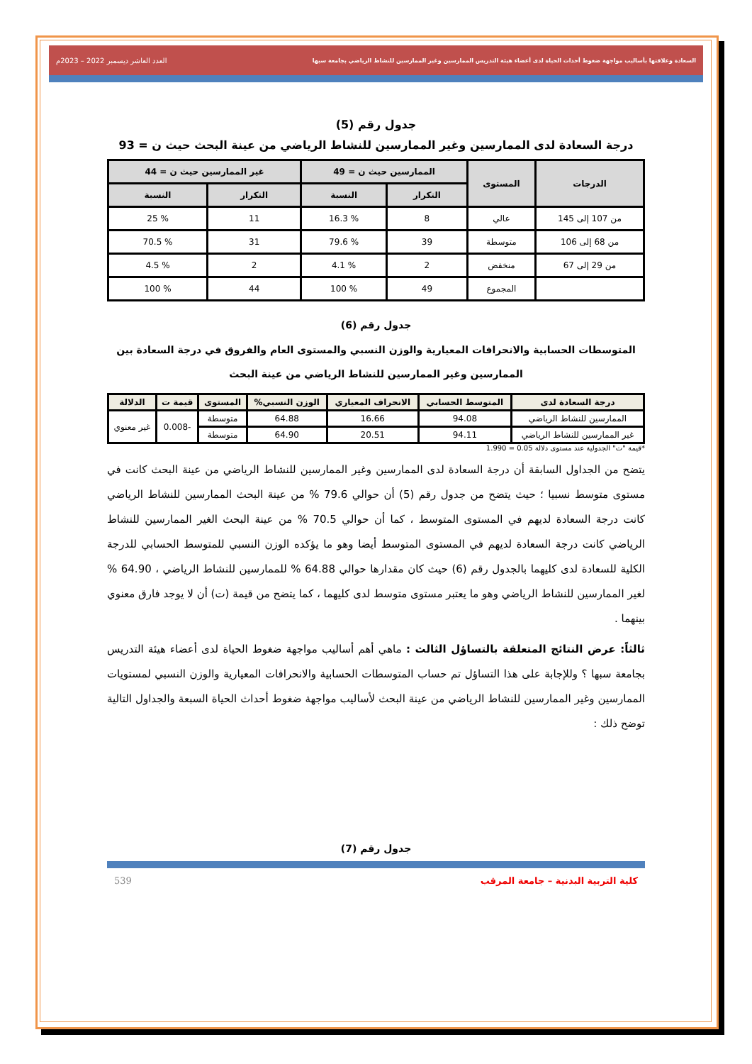السعادة وعلاقتها بأساليب مواجهة ضغوط أحداث الحياة لدى أعضاء هيئة التدريس الممارسين وغير الممارسين للنشاط الرياضي بجامعة سبها العدد العاشر ديسمبر 2022 – 2023م
جدول رقم (5)
درجة السعادة لدى الممارسين وغير الممارسين للنشاط الرياضي من عينة البحث حيث ن = 93
| الدرجات | المستوى | الممارسين حيث ن = 49 | | غير الممارسين حيث ن = 44 | |
| --- | --- | --- | --- | --- | --- |
| | | التكرار | النسبة | التكرار | النسبة |
| من 107 إلى 145 | عالي | 8 | % 16.3 | 11 | % 25 |
| من 68 إلى 106 | متوسطة | 39 | % 79.6 | 31 | % 70.5 |
| من 29 إلى 67 | منخفض | 2 | % 4.1 | 2 | % 4.5 |
| | المجموع | 49 | % 100 | 44 | % 100 |
جدول رقم (6)
المتوسطات الحسابية والانحرافات المعيارية والوزن النسبي والمستوى العام والفروق في درجة السعادة بين الممارسين وغير الممارسين للنشاط الرياضي من عينة البحث
| درجة السعادة لدى | المتوسط الحسابي | الانحراف المعياري | الوزن النسبي% | المستوى | قيمة ت | الدلالة |
| --- | --- | --- | --- | --- | --- | --- |
| الممارسين للنشاط الرياضي | 94.08 | 16.66 | 64.88 | متوسطة | -0.008 | غير معنوي |
| غير الممارسين للنشاط الرياضي | 94.11 | 20.51 | 64.90 | متوسطة | | |
*قيمة "ت" الجدولية عند مستوى دلالة 0.05 = 1.990
يتضح من الجداول السابقة أن درجة السعادة لدى الممارسين وغير الممارسين للنشاط الرياضي من عينة البحث كانت في مستوى متوسط نسبيا ؛ حيث يتضح من جدول رقم (5) أن حوالي 79.6 % من عينة البحث الممارسين للنشاط الرياضي كانت درجة السعادة لديهم في المستوى المتوسط ، كما أن حوالي 70.5 % من عينة البحث الغير الممارسين للنشاط الرياضي كانت درجة السعادة لديهم في المستوى المتوسط أيضا وهو ما يؤكده الوزن النسبي للمتوسط الحسابي للدرجة الكلية للسعادة لدى كليهما بالجدول رقم (6) حيث كان مقدارها حوالي 64.88 % للممارسين للنشاط الرياضي ، 64.90 % لغير الممارسين للنشاط الرياضي وهو ما يعتبر مستوى متوسط لدى كليهما ، كما يتضح من قيمة (ت) أن لا يوجد فارق معنوي بينهما .
ثالثاً: عرض النتائج المتعلقة بالتساؤل الثالث : ماهي أهم أساليب مواجهة ضغوط الحياة لدى أعضاء هيئة التدريس بجامعة سبها ؟ وللإجابة على هذا التساؤل تم حساب المتوسطات الحسابية والانحرافات المعيارية والوزن النسبي لمستويات الممارسين وغير الممارسين للنشاط الرياضي من عينة البحث لأساليب مواجهة ضغوط أحداث الحياة السبعة والجداول التالية توضح ذلك :
جدول رقم (7)
كلية التربية البدنية – جامعة المرقب 539